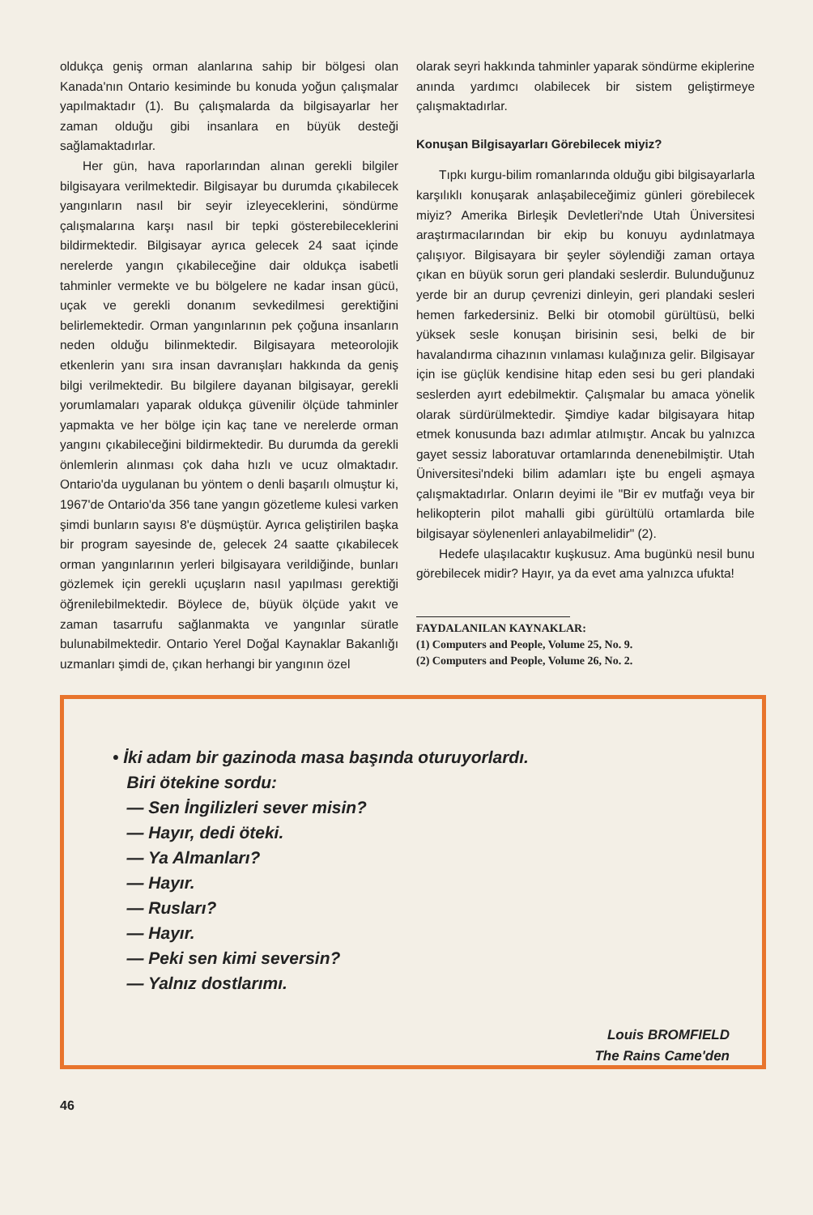oldukça geniş orman alanlarına sahip bir bölgesi olan Kanada'nın Ontario kesiminde bu konuda yoğun çalışmalar yapılmaktadır (1). Bu çalışmalarda da bilgisayarlar her zaman olduğu gibi insanlara en büyük desteği sağlamaktadırlar.
Her gün, hava raporlarından alınan gerekli bilgiler bilgisayara verilmektedir. Bilgisayar bu durumda çıkabilecek yangınların nasıl bir seyir izleyeceklerini, söndürme çalışmalarına karşı nasıl bir tepki gösterebileceklerini bildirmektedir. Bilgisayar ayrıca gelecek 24 saat içinde nerelerde yangın çıkabileceğine dair oldukça isabetli tahminler vermekte ve bu bölgelere ne kadar insan gücü, uçak ve gerekli donanım sevkedilmesi gerektiğini belirlemektedir. Orman yangınlarının pek çoğuna insanların neden olduğu bilinmektedir. Bilgisayara meteorolojik etkenlerin yanı sıra insan davranışları hakkında da geniş bilgi verilmektedir. Bu bilgilere dayanan bilgisayar, gerekli yorumlamaları yaparak oldukça güvenilir ölçüde tahminler yapmakta ve her bölge için kaç tane ve nerelerde orman yangını çıkabileceğini bildirmektedir. Bu durumda da gerekli önlemlerin alınması çok daha hızlı ve ucuz olmaktadır. Ontario'da uygulanan bu yöntem o denli başarılı olmuştur ki, 1967'de Ontario'da 356 tane yangın gözetleme kulesi varken şimdi bunların sayısı 8'e düşmüştür. Ayrıca geliştirilen başka bir program sayesinde de, gelecek 24 saatte çıkabilecek orman yangınlarının yerleri bilgisayara verildiğinde, bunları gözlemek için gerekli uçuşların nasıl yapılması gerektiği öğrenilebilmektedir. Böylece de, büyük ölçüde yakıt ve zaman tasarrufu sağlanmakta ve yangınlar süratle bulunabilmektedir. Ontario Yerel Doğal Kaynaklar Bakanlığı uzmanları şimdi de, çıkan herhangi bir yangının özel
olarak seyri hakkında tahminler yaparak söndürme ekiplerine anında yardımcı olabilecek bir sistem geliştirmeye çalışmaktadırlar.
Konuşan Bilgisayarları Görebilecek miyiz?
Tıpkı kurgu-bilim romanlarında olduğu gibi bilgisayarlarla karşılıklı konuşarak anlaşabileceğimiz günleri görebilecek miyiz? Amerika Birleşik Devletleri'nde Utah Üniversitesi araştırmacılarından bir ekip bu konuyu aydınlatmaya çalışıyor. Bilgisayara bir şeyler söylendiği zaman ortaya çıkan en büyük sorun geri plandaki seslerdir. Bulunduğunuz yerde bir an durup çevrenizi dinleyin, geri plandaki sesleri hemen farkedersiniz. Belki bir otomobil gürültüsü, belki yüksek sesle konuşan birisinin sesi, belki de bir havalandırma cihazının vınlaması kulağınıza gelir. Bilgisayar için ise güçlük kendisine hitap eden sesi bu geri plandaki seslerden ayırt edebilmektir. Çalışmalar bu amaca yönelik olarak sürdürülmektedir. Şimdiye kadar bilgisayara hitap etmek konusunda bazı adımlar atılmıştır. Ancak bu yalnızca gayet sessiz laboratuvar ortamlarında denenebilmiştir. Utah Üniversitesi'ndeki bilim adamları işte bu engeli aşmaya çalışmaktadırlar. Onların deyimi ile "Bir ev mutfağı veya bir helikopterin pilot mahalli gibi gürültülü ortamlarda bile bilgisayar söylenenleri anlayabilmelidir" (2).
Hedefe ulaşılacaktır kuşkusuz. Ama bugünkü nesil bunu görebilecek midir? Hayır, ya da evet ama yalnızca ufukta!
FAYDALANILAN KAYNAKLAR:
(1) Computers and People, Volume 25, No. 9.
(2) Computers and People, Volume 26, No. 2.
• İki adam bir gazinoda masa başında oturuyorlardı.
Biri ötekine sordu:
— Sen İngilizleri sever misin?
— Hayır, dedi öteki.
— Ya Almanları?
— Hayır.
— Rusları?
— Hayır.
— Peki sen kimi seversin?
— Yalnız dostlarımı.
Louis BROMFIELD
The Rains Came'den
46